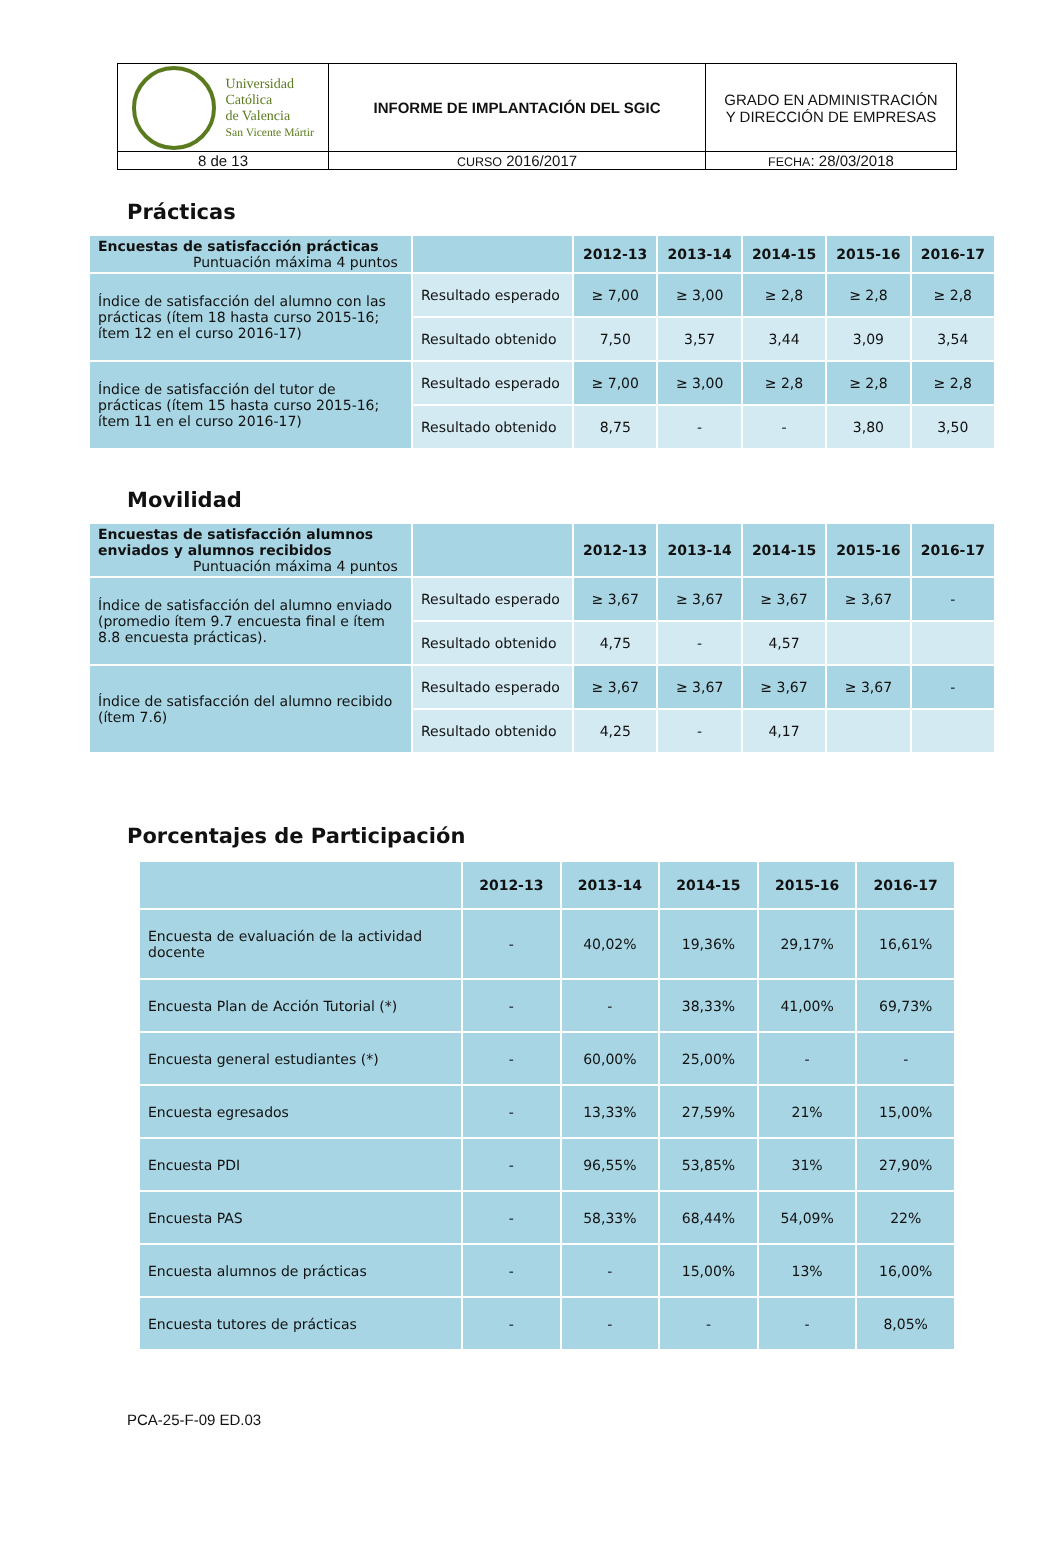| Universidad Católica de Valencia San Vicente Mártir | INFORME DE IMPLANTACIÓN DEL SGIC | GRADO EN ADMINISTRACIÓN Y DIRECCIÓN DE EMPRESAS |
| 8 de 13 | CURSO 2016/2017 | FECHA : 28/03/2018 |
Prácticas
| Encuestas de satisfacción prácticas Puntuación máxima 4 puntos | | 2012-13 | 2013-14 | 2014-15 | 2015-16 | 2016-17 |
| Índice de satisfacción del alumno con las prácticas (ítem 18 hasta curso 2015-16; ítem 12 en el curso 2016-17) | Resultado esperado | ≥ 7,00 | ≥ 3,00 | ≥ 2,8 | ≥ 2,8 | ≥ 2,8 |
| | Resultado obtenido | 7,50 | 3,57 | 3,44 | 3,09 | 3,54 |
| Índice de satisfacción del tutor de prácticas (ítem 15 hasta curso 2015-16; ítem 11 en el curso 2016-17) | Resultado esperado | ≥ 7,00 | ≥ 3,00 | ≥ 2,8 | ≥ 2,8 | ≥ 2,8 |
| | Resultado obtenido | 8,75 | - | - | 3,80 | 3,50 |
Movilidad
| Encuestas de satisfacción alumnos enviados y alumnos recibidos Puntuación máxima 4 puntos | | 2012-13 | 2013-14 | 2014-15 | 2015-16 | 2016-17 |
| Índice de satisfacción del alumno enviado (promedio ítem 9.7 encuesta final e ítem 8.8 encuesta prácticas). | Resultado esperado | ≥ 3,67 | ≥ 3,67 | ≥ 3,67 | ≥ 3,67 | - |
| | Resultado obtenido | 4,75 | - | 4,57 | | |
| Índice de satisfacción del alumno recibido (ítem 7.6) | Resultado esperado | ≥ 3,67 | ≥ 3,67 | ≥ 3,67 | ≥ 3,67 | - |
| | Resultado obtenido | 4,25 | - | 4,17 | | |
Porcentajes de Participación
| | 2012-13 | 2013-14 | 2014-15 | 2015-16 | 2016-17 |
| Encuesta de evaluación de la actividad docente | - | 40,02% | 19,36% | 29,17% | 16,61% |
| Encuesta Plan de Acción Tutorial (*) | - | - | 38,33% | 41,00% | 69,73% |
| Encuesta general estudiantes (*) | - | 60,00% | 25,00% | - | - |
| Encuesta egresados | - | 13,33% | 27,59% | 21% | 15,00% |
| Encuesta PDI | - | 96,55% | 53,85% | 31% | 27,90% |
| Encuesta PAS | - | 58,33% | 68,44% | 54,09% | 22% |
| Encuesta alumnos de prácticas | - | - | 15,00% | 13% | 16,00% |
| Encuesta tutores de prácticas | - | - | - | - | 8,05% |
PCA-25-F-09 ED.03